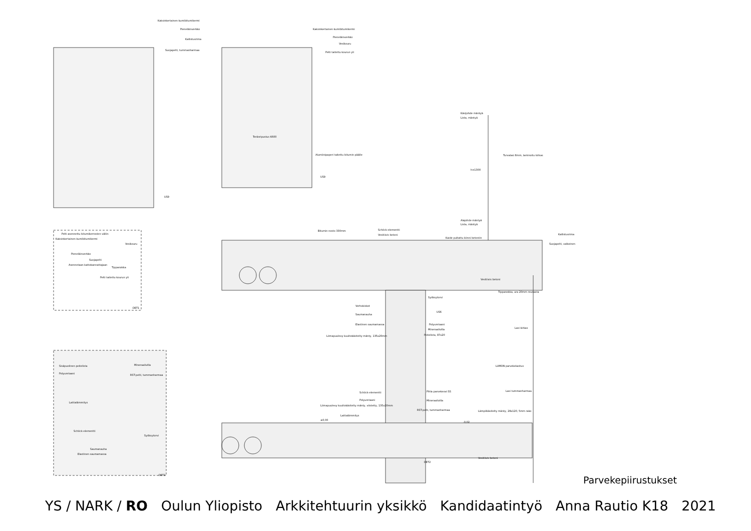Kaksinkertainen kumibitumikermi
Pieneläinverkko
Kallistusrima
Suojapelti, tummanharmaa
US9
Kaksinkertainen kumibitumikermi
Pieneläinverkko
Vesikouru
Pelti taitettu kourun yli
Teräsripustus K600
Alumiinipaperi taitettu bitumin päälle
US9
Käsijohde mäntyä
Lista, mäntyä
Turvalasi 8mm, laminoitu kirkas
h=1300
Alajohde mäntyä
Lista, mäntyä
Bitumin nosto 330mm Schöck-elementti
Vesitiivis betoni
Kaide pultattu kiinni betoniin
Kallistusrima
Suojapelti, valkoinen
Vesitiivis betoni
Tippanokka, ura 20mm reunasta
Syöksytorvi
Verhokiskot
US6
Saumanauha
Lasi kirkas
Elastinen saumamassa Polyuretaani
Mineraalivilla
Liimapuulevy kuultokäsitelty mänty, 135x20mm
Peitelista, 87x20
LUMON parvekelasitus
Lasi tummanharmaa
Schöck-elementti Pihla parvekeovi SS
Polyuretaani Mineraalivilla
Liimapuulevy kuultokäsitelty mänty, viistetty, 135x20mm
RST-pelti, tummanharmaa
Lämpökäsitelty mänty, 28x120, 5mm rako
Lattialämmitys
±0,00
-0,02
Vesitiivis betoni
DET2
Pelti asennettu bitumikerrosten väliin
Kaksinkertainen kumibitumikermi
Vesikouru
Pieneläinverkko
Suojapelti
Asennetaan kattokannattajaan
Tippanokka
Pelti taitettu kourun yli
DET1
Sisäpuolinen peitelista Mineraalivilla
Polyuretaani
RST-pelti, tummanharmaa
Lattialämmitys
Schöck-elementti
Syöksytorvi
Saumanauha
Elastinen saumamassa
DET2
Parvekepiirustukset
YS / NARK / RO Oulun Yliopisto Arkkitehtuurin yksikkö Kandidaatintyö Anna Rautio K18 2021